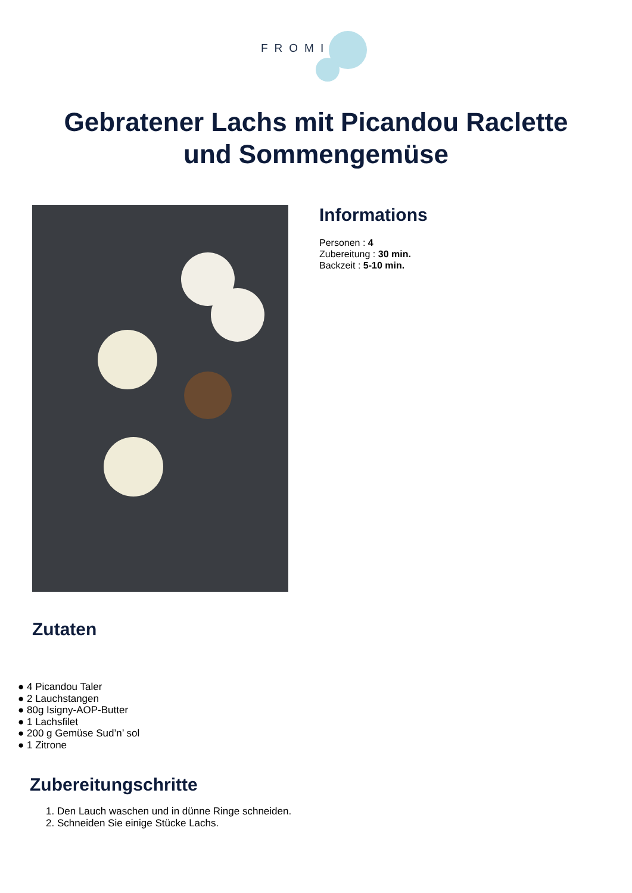FROMI
Gebratener Lachs mit Picandou Raclette
und Sommengemüse
Informations
Personen : 4
Zubereitung : 30 min.
Backzeit : 5-10 min.
Zutaten
● 4 Picandou Taler
● 2 Lauchstangen
● 80g Isigny-AOP-Butter
● 1 Lachsfilet
● 200 g Gemüse Sud’n’ sol
● 1 Zitrone
Zubereitungschritte
1. Den Lauch waschen und in dünne Ringe schneiden.
2. Schneiden Sie einige Stücke Lachs.